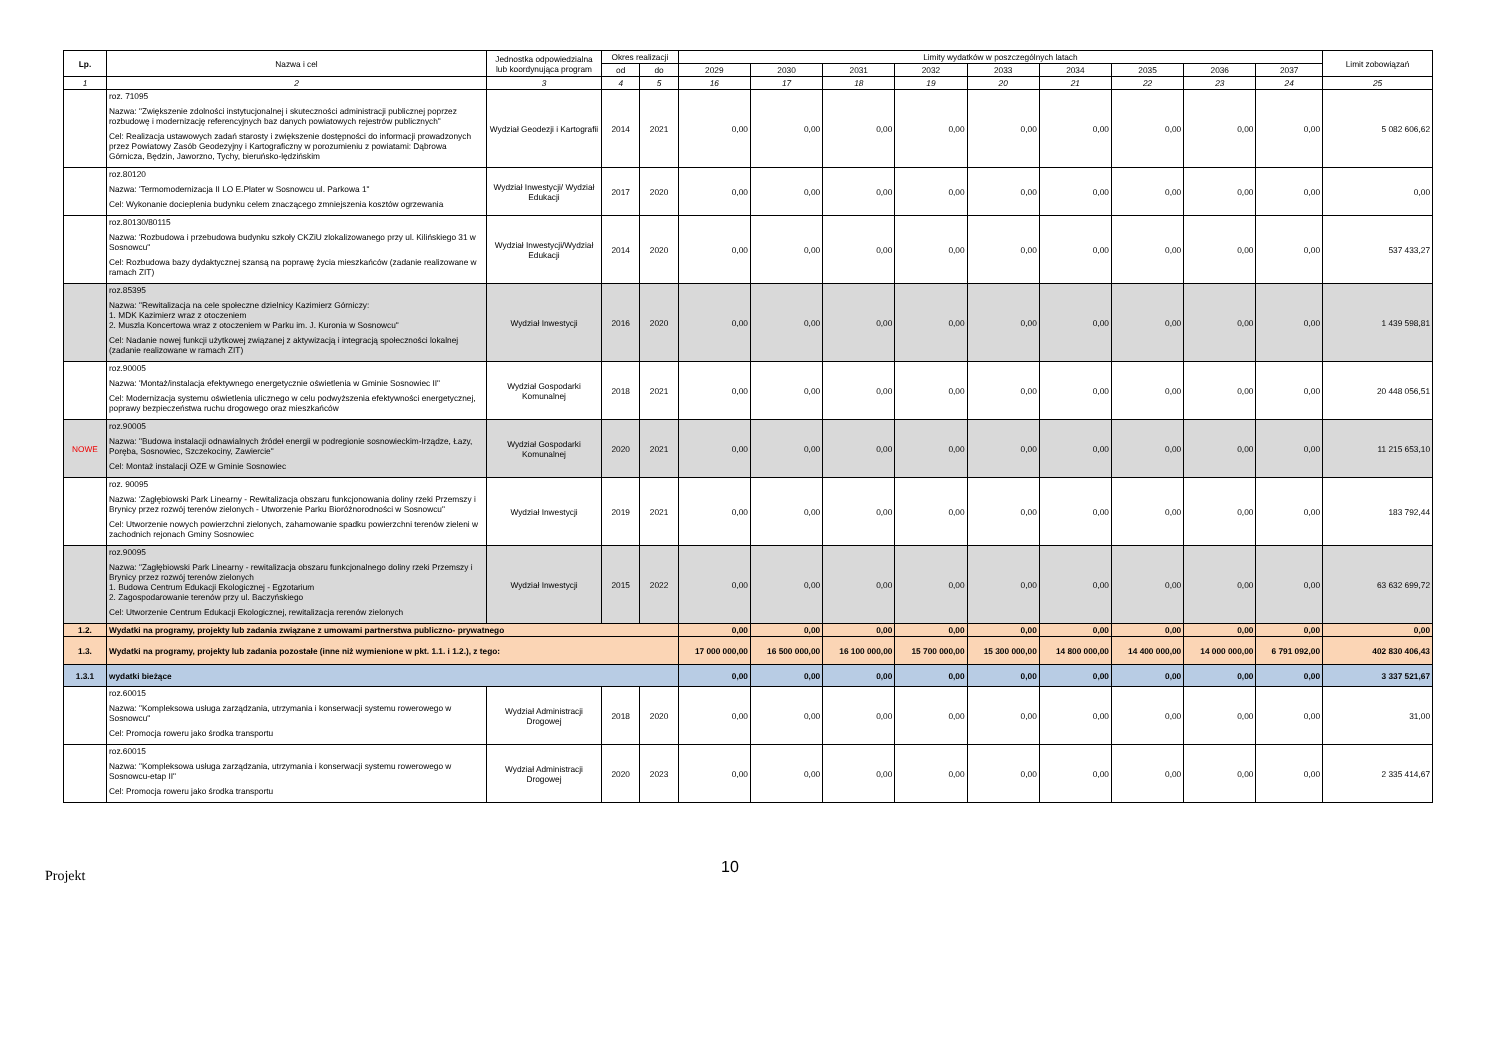| Lp. | Nazwa i cel | Jednostka odpowiedzialna lub koordynująca program | Okres realizacji | | Limity wydatków w poszczególnych latach | | | | | | | | | Limit zobowiązań |
| --- | --- | --- | --- | --- | --- | --- | --- | --- | --- | --- | --- | --- | --- | --- |
| | | | od | do | 2029 | 2030 | 2031 | 2032 | 2033 | 2034 | 2035 | 2036 | 2037 | |
| 1 | 2 | 3 | 4 | 5 | 16 | 17 | 18 | 19 | 20 | 21 | 22 | 23 | 24 | 25 |
| | roz. 71095 Nazwa: "Zwiększenie zdolności instytucjonalnej i skuteczności administracji publicznej poprzez rozbudowę i modernizację referencyjnych baz danych powiatowych rejestrów publicznych" Cel: Realizacja ustawowych zadań starosty i zwiększenie dostępności do informacji prowadzonych przez Powiatowy Zasób Geodezyjny i Kartograficzny w porozumieniu z powiatami: Dąbrowa Górnicza, Będzin, Jaworzno, Tychy, bieruńsko-lędzińskim | Wydział Geodezji i Kartografii | 2014 | 2021 | 0,00 | 0,00 | 0,00 | 0,00 | 0,00 | 0,00 | 0,00 | 0,00 | 0,00 | 5 082 606,62 |
| | roz.80120 Nazwa: 'Termomodernizacja II LO E.Plater w Sosnowcu ul. Parkowa 1" Cel: Wykonanie docieplenia budynku celem znaczącego zmniejszenia kosztów ogrzewania | Wydział Inwestycji/ Wydział Edukacji | 2017 | 2020 | 0,00 | 0,00 | 0,00 | 0,00 | 0,00 | 0,00 | 0,00 | 0,00 | 0,00 | 0,00 |
| | roz.80130/80115 Nazwa: 'Rozbudowa i przebudowa budynku szkoły CKZiU zlokalizowanego przy ul. Kilińskiego 31 w Sosnowcu" Cel: Rozbudowa bazy dydaktycznej szansą na poprawę życia mieszkańców (zadanie realizowane w ramach ZIT) | Wydział Inwestycji/Wydział Edukacji | 2014 | 2020 | 0,00 | 0,00 | 0,00 | 0,00 | 0,00 | 0,00 | 0,00 | 0,00 | 0,00 | 537 433,27 |
| | roz.85395 Nazwa: "Rewitalizacja na cele społeczne dzielnicy Kazimierz Górniczy: 1. MDK Kazimierz wraz z otoczeniem 2. Muszla Koncertowa wraz z otoczeniem w Parku im. J. Kuronia w Sosnowcu" Cel: Nadanie nowej funkcji użytkowej związanej z aktywizacją i integracją społeczności lokalnej (zadanie realizowane w ramach ZIT) | Wydział Inwestycji | 2016 | 2020 | 0,00 | 0,00 | 0,00 | 0,00 | 0,00 | 0,00 | 0,00 | 0,00 | 0,00 | 1 439 598,81 |
| | roz.90005 Nazwa: 'Montaż/instalacja efektywnego energetycznie oświetlenia w Gminie Sosnowiec II" Cel: Modernizacja systemu oświetlenia ulicznego w celu podwyższenia efektywności energetycznej, poprawy bezpieczeństwa ruchu drogowego oraz mieszkańców | Wydział Gospodarki Komunalnej | 2018 | 2021 | 0,00 | 0,00 | 0,00 | 0,00 | 0,00 | 0,00 | 0,00 | 0,00 | 0,00 | 20 448 056,51 |
| NOWE | roz.90005 Nazwa: "Budowa instalacji odnawialnych źródeł energii w podregionie sosnowieckim-Irządze, Łazy, Poręba, Sosnowiec, Szczekociny, Zawiercie" Cel: Montaż instalacji OZE w Gminie Sosnowiec | Wydział Gospodarki Komunalnej | 2020 | 2021 | 0,00 | 0,00 | 0,00 | 0,00 | 0,00 | 0,00 | 0,00 | 0,00 | 0,00 | 11 215 653,10 |
| | roz. 90095 Nazwa: 'Zagłębiowski Park Linearny - Rewitalizacja obszaru funkcjonowania doliny rzeki Przemszy i Brynicy przez rozwój terenów zielonych - Utworzenie Parku Bioróżnorodności w Sosnowcu" Cel: Utworzenie nowych powierzchni zielonych, zahamowanie spadku powierzchni terenów zieleni w zachodnich rejonach Gminy Sosnowiec | Wydział Inwestycji | 2019 | 2021 | 0,00 | 0,00 | 0,00 | 0,00 | 0,00 | 0,00 | 0,00 | 0,00 | 0,00 | 183 792,44 |
| | roz.90095 Nazwa: "Zagłębiowski Park Linearny - rewitalizacja obszaru funkcjonalnego doliny rzeki Przemszy i Brynicy przez rozwój terenów zielonych 1. Budowa Centrum Edukacji Ekologicznej - Egzotarium 2. Zagospodarowanie terenów przy ul. Baczyńskiego Cel: Utworzenie Centrum Edukacji Ekologicznej, rewitalizacja rerenów zielonych | Wydział Inwestycji | 2015 | 2022 | 0,00 | 0,00 | 0,00 | 0,00 | 0,00 | 0,00 | 0,00 | 0,00 | 0,00 | 63 632 699,72 |
| 1.2. | Wydatki na programy, projekty lub zadania związane z umowami partnerstwa publiczno- prywatnego | | | | 0,00 | 0,00 | 0,00 | 0,00 | 0,00 | 0,00 | 0,00 | 0,00 | 0,00 | 0,00 |
| 1.3. | Wydatki na programy, projekty lub zadania pozostałe (inne niż wymienione w pkt. 1.1. i 1.2.), z tego: | | | | 17 000 000,00 | 16 500 000,00 | 16 100 000,00 | 15 700 000,00 | 15 300 000,00 | 14 800 000,00 | 14 400 000,00 | 14 000 000,00 | 6 791 092,00 | 402 830 406,43 |
| 1.3.1 | wydatki bieżące | | | | 0,00 | 0,00 | 0,00 | 0,00 | 0,00 | 0,00 | 0,00 | 0,00 | 0,00 | 3 337 521,67 |
| | roz.60015 Nazwa: "Kompleksowa usługa zarządzania, utrzymania i konserwacji systemu rowerowego w Sosnowcu" Cel: Promocja roweru jako środka transportu | Wydział Administracji Drogowej | 2018 | 2020 | 0,00 | 0,00 | 0,00 | 0,00 | 0,00 | 0,00 | 0,00 | 0,00 | 0,00 | 31,00 |
| | roz.60015 Nazwa: "Kompleksowa usługa zarządzania, utrzymania i konserwacji systemu rowerowego w Sosnowcu-etap II" Cel: Promocja roweru jako środka transportu | Wydział Administracji Drogowej | 2020 | 2023 | 0,00 | 0,00 | 0,00 | 0,00 | 0,00 | 0,00 | 0,00 | 0,00 | 0,00 | 2 335 414,67 |
Projekt
10